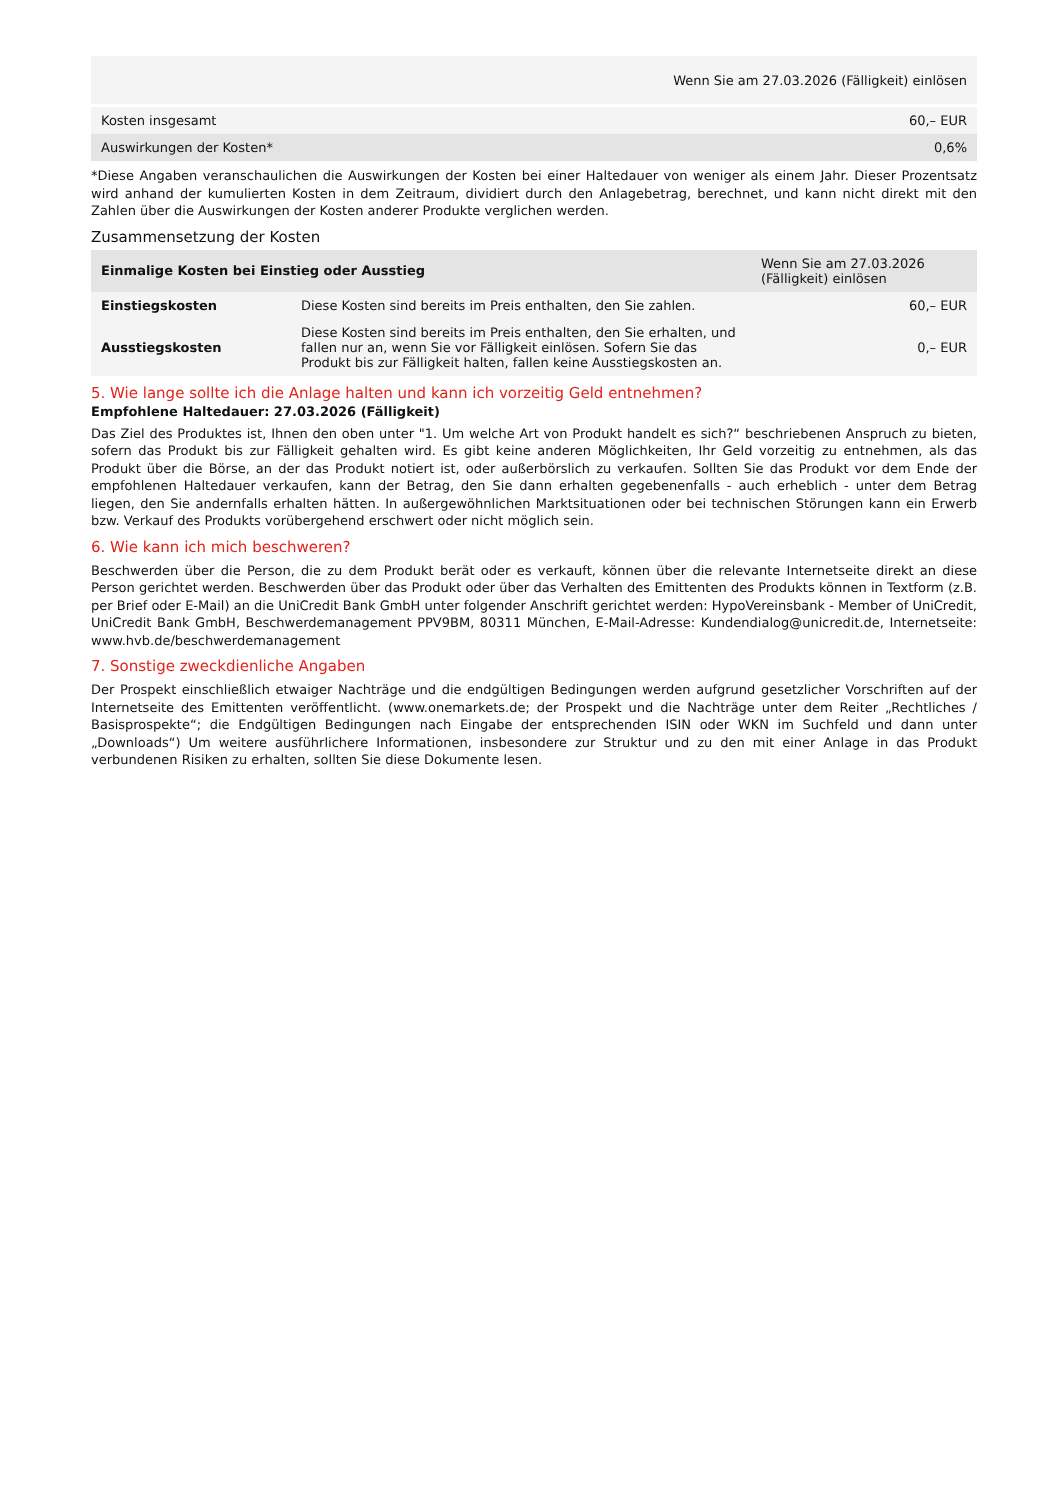| Wenn Sie am 27.03.2026 (Fälligkeit) einlösen | |
| --- | --- |
| Kosten insgesamt | 60,– EUR |
| Auswirkungen der Kosten* | 0,6% |
*Diese Angaben veranschaulichen die Auswirkungen der Kosten bei einer Haltedauer von weniger als einem Jahr. Dieser Prozentsatz wird anhand der kumulierten Kosten in dem Zeitraum, dividiert durch den Anlagebetrag, berechnet, und kann nicht direkt mit den Zahlen über die Auswirkungen der Kosten anderer Produkte verglichen werden.
Zusammensetzung der Kosten
| Einmalige Kosten bei Einstieg oder Ausstieg | | Wenn Sie am 27.03.2026 (Fälligkeit) einlösen |
| --- | --- | --- |
| Einstiegskosten | Diese Kosten sind bereits im Preis enthalten, den Sie zahlen. | 60,– EUR |
| Ausstiegskosten | Diese Kosten sind bereits im Preis enthalten, den Sie erhalten, und fallen nur an, wenn Sie vor Fälligkeit einlösen. Sofern Sie das Produkt bis zur Fälligkeit halten, fallen keine Ausstiegskosten an. | 0,– EUR |
5. Wie lange sollte ich die Anlage halten und kann ich vorzeitig Geld entnehmen?
Empfohlene Haltedauer: 27.03.2026 (Fälligkeit)
Das Ziel des Produktes ist, Ihnen den oben unter "1. Um welche Art von Produkt handelt es sich?“ beschriebenen Anspruch zu bieten, sofern das Produkt bis zur Fälligkeit gehalten wird. Es gibt keine anderen Möglichkeiten, Ihr Geld vorzeitig zu entnehmen, als das Produkt über die Börse, an der das Produkt notiert ist, oder außerbörslich zu verkaufen. Sollten Sie das Produkt vor dem Ende der empfohlenen Haltedauer verkaufen, kann der Betrag, den Sie dann erhalten gegebenenfalls - auch erheblich - unter dem Betrag liegen, den Sie andernfalls erhalten hätten. In außergewöhnlichen Marktsituationen oder bei technischen Störungen kann ein Erwerb bzw. Verkauf des Produkts vorübergehend erschwert oder nicht möglich sein.
6. Wie kann ich mich beschweren?
Beschwerden über die Person, die zu dem Produkt berät oder es verkauft, können über die relevante Internetseite direkt an diese Person gerichtet werden. Beschwerden über das Produkt oder über das Verhalten des Emittenten des Produkts können in Textform (z.B. per Brief oder E-Mail) an die UniCredit Bank GmbH unter folgender Anschrift gerichtet werden: HypoVereinsbank - Member of UniCredit, UniCredit Bank GmbH, Beschwerdemanagement PPV9BM, 80311 München, E-Mail-Adresse: Kundendialog@unicredit.de, Internetseite: www.hvb.de/beschwerdemanagement
7. Sonstige zweckdienliche Angaben
Der Prospekt einschließlich etwaiger Nachträge und die endgültigen Bedingungen werden aufgrund gesetzlicher Vorschriften auf der Internetseite des Emittenten veröffentlicht. (www.onemarkets.de; der Prospekt und die Nachträge unter dem Reiter „Rechtliches / Basisprospekte“; die Endgültigen Bedingungen nach Eingabe der entsprechenden ISIN oder WKN im Suchfeld und dann unter „Downloads“) Um weitere ausführlichere Informationen, insbesondere zur Struktur und zu den mit einer Anlage in das Produkt verbundenen Risiken zu erhalten, sollten Sie diese Dokumente lesen.